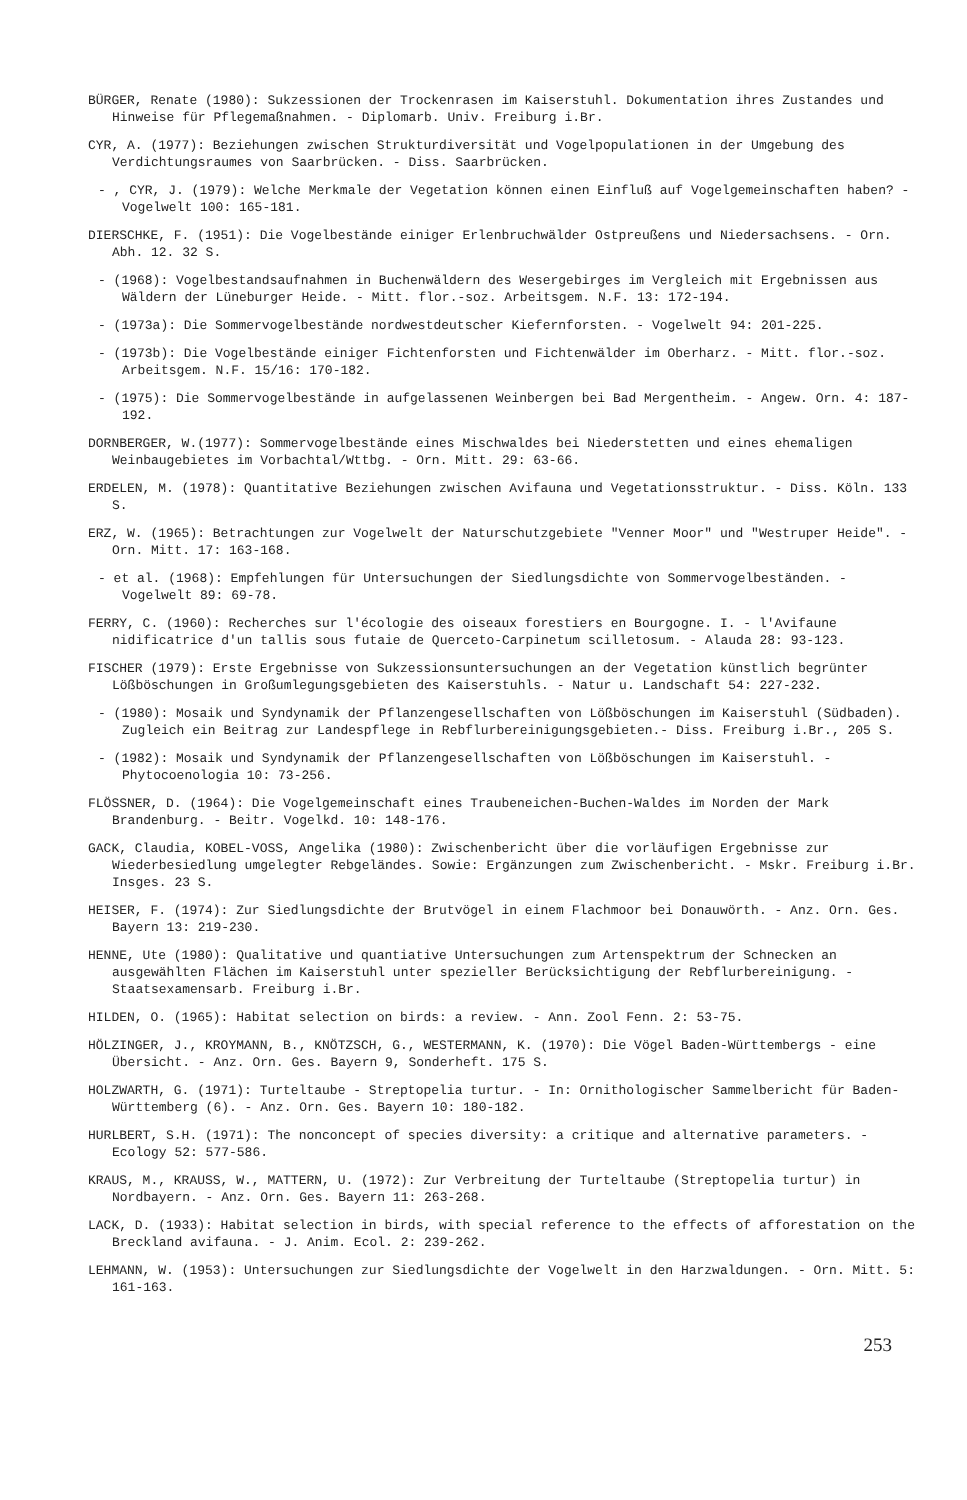BÜRGER, Renate (1980): Sukzessionen der Trockenrasen im Kaiserstuhl. Dokumentation ihres Zustandes und Hinweise für Pflegemaßnahmen. - Diplomarb. Univ. Freiburg i.Br.
CYR, A. (1977): Beziehungen zwischen Strukturdiversität und Vogelpopulationen in der Umgebung des Verdichtungsraumes von Saarbrücken. - Diss. Saarbrücken.
- , CYR, J. (1979): Welche Merkmale der Vegetation können einen Einfluß auf Vogelgemeinschaften haben? - Vogelwelt 100: 165-181.
DIERSCHKE, F. (1951): Die Vogelbestände einiger Erlenbruchwälder Ostpreußens und Niedersachsens. - Orn. Abh. 12. 32 S.
- (1968): Vogelbestandsaufnahmen in Buchenwäldern des Wesergebirges im Vergleich mit Ergebnissen aus Wäldern der Lüneburger Heide. - Mitt. flor.-soz. Arbeitsgem. N.F. 13: 172-194.
- (1973a): Die Sommervogelbestände nordwestdeutscher Kiefernforsten. - Vogelwelt 94: 201-225.
- (1973b): Die Vogelbestände einiger Fichtenforsten und Fichtenwälder im Oberharz. - Mitt. flor.-soz. Arbeitsgem. N.F. 15/16: 170-182.
- (1975): Die Sommervogelbestände in aufgelassenen Weinbergen bei Bad Mergentheim. - Angew. Orn. 4: 187-192.
DORNBERGER, W.(1977): Sommervogelbestände eines Mischwaldes bei Niederstetten und eines ehemaligen Weinbaugebietes im Vorbachtal/Wttbg. - Orn. Mitt. 29: 63-66.
ERDELEN, M. (1978): Quantitative Beziehungen zwischen Avifauna und Vegetationsstruktur. - Diss. Köln. 133 S.
ERZ, W. (1965): Betrachtungen zur Vogelwelt der Naturschutzgebiete "Venner Moor" und "Westruper Heide". - Orn. Mitt. 17: 163-168.
- et al. (1968): Empfehlungen für Untersuchungen der Siedlungsdichte von Sommervogelbeständen. - Vogelwelt 89: 69-78.
FERRY, C. (1960): Recherches sur l'écologie des oiseaux forestiers en Bourgogne. I. - l'Avifaune nidificatrice d'un tallis sous futaie de Querceto-Carpinetum scilletosum. - Alauda 28: 93-123.
FISCHER (1979): Erste Ergebnisse von Sukzessionsuntersuchungen an der Vegetation künstlich begrünter Lößböschungen in Großumlegungsgebieten des Kaiserstuhls. - Natur u. Landschaft 54: 227-232.
- (1980): Mosaik und Syndynamik der Pflanzengesellschaften von Lößböschungen im Kaiserstuhl (Südbaden). Zugleich ein Beitrag zur Landespflege in Rebflurbereinigungsgebieten.- Diss. Freiburg i.Br., 205 S.
- (1982): Mosaik und Syndynamik der Pflanzengesellschaften von Lößböschungen im Kaiserstuhl. - Phytocoenologia 10: 73-256.
FLÖSSNER, D. (1964): Die Vogelgemeinschaft eines Traubeneichen-Buchen-Waldes im Norden der Mark Brandenburg. - Beitr. Vogelkd. 10: 148-176.
GACK, Claudia, KOBEL-VOSS, Angelika (1980): Zwischenbericht über die vorläufigen Ergebnisse zur Wiederbesiedlung umgelegter Rebgeländes. Sowie: Ergänzungen zum Zwischenbericht. - Mskr. Freiburg i.Br. Insges. 23 S.
HEISER, F. (1974): Zur Siedlungsdichte der Brutvögel in einem Flachmoor bei Donauwörth. - Anz. Orn. Ges. Bayern 13: 219-230.
HENNE, Ute (1980): Qualitative und quantiative Untersuchungen zum Artenspektrum der Schnecken an ausgewählten Flächen im Kaiserstuhl unter spezieller Berücksichtigung der Rebflurbereinigung. - Staatsexamensarb. Freiburg i.Br.
HILDEN, O. (1965): Habitat selection on birds: a review. - Ann. Zool Fenn. 2: 53-75.
HÖLZINGER, J., KROYMANN, B., KNÖTZSCH, G., WESTERMANN, K. (1970): Die Vögel Baden-Württembergs - eine Übersicht. - Anz. Orn. Ges. Bayern 9, Sonderheft. 175 S.
HOLZWARTH, G. (1971): Turteltaube - Streptopelia turtur. - In: Ornithologischer Sammelbericht für Baden-Württemberg (6). - Anz. Orn. Ges. Bayern 10: 180-182.
HURLBERT, S.H. (1971): The nonconcept of species diversity: a critique and alternative parameters. - Ecology 52: 577-586.
KRAUS, M., KRAUSS, W., MATTERN, U. (1972): Zur Verbreitung der Turteltaube (Streptopelia turtur) in Nordbayern. - Anz. Orn. Ges. Bayern 11: 263-268.
LACK, D. (1933): Habitat selection in birds, with special reference to the effects of afforestation on the Breckland avifauna. - J. Anim. Ecol. 2: 239-262.
LEHMANN, W. (1953): Untersuchungen zur Siedlungsdichte der Vogelwelt in den Harzwaldungen. - Orn. Mitt. 5: 161-163.
253